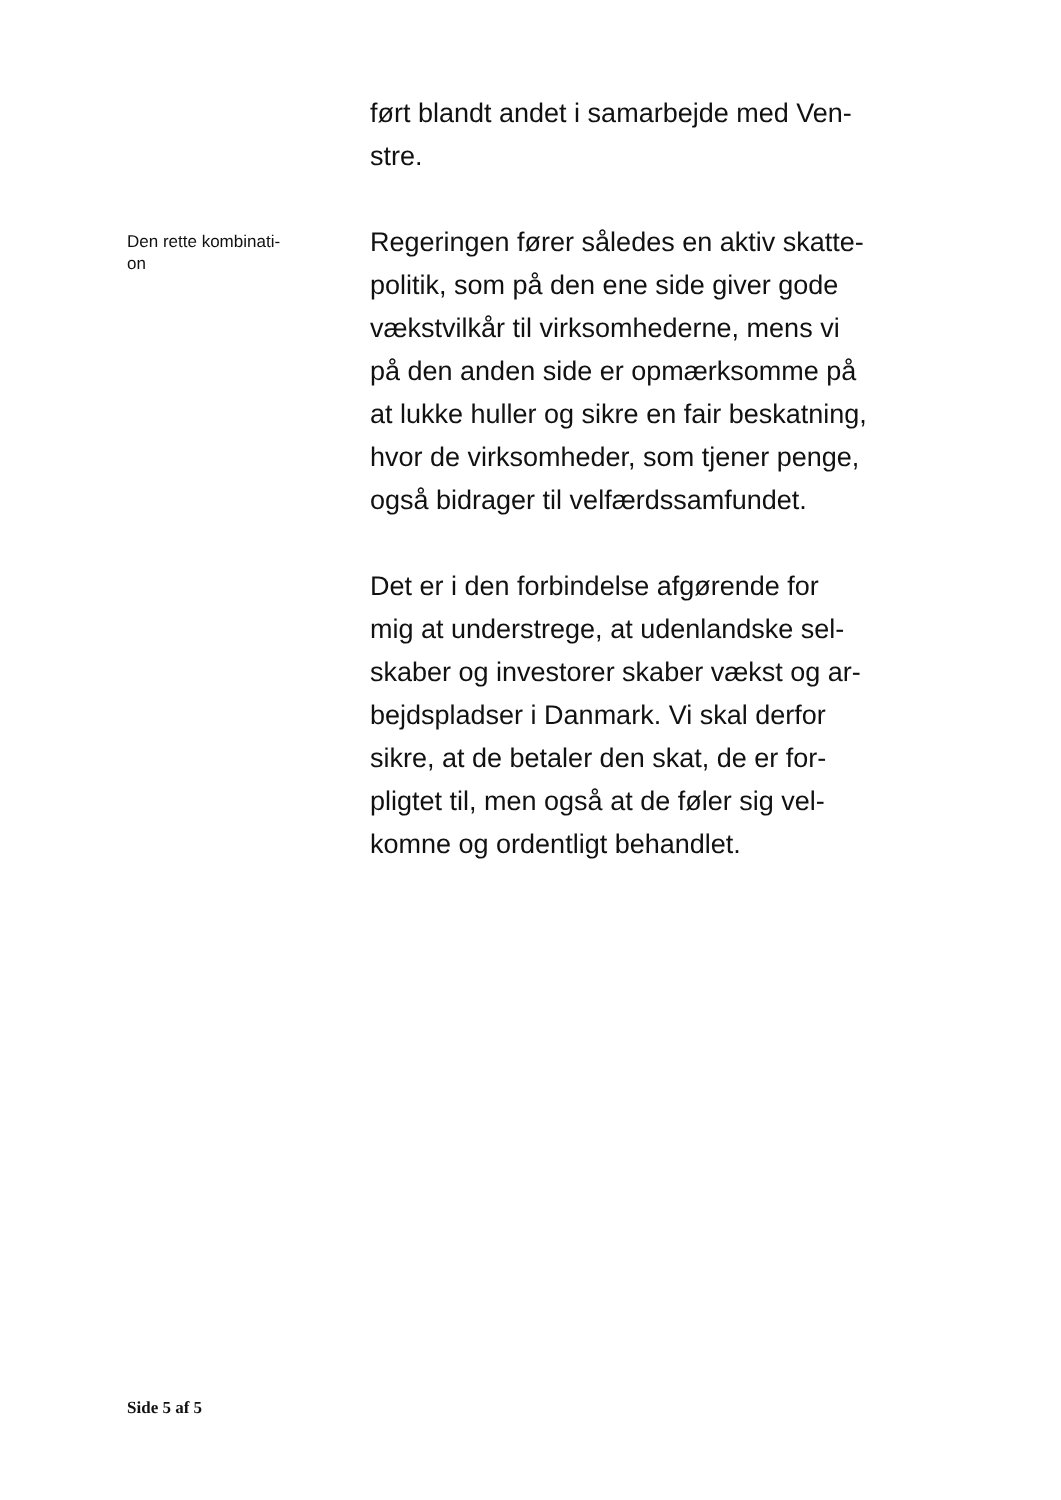ført blandt andet i samarbejde med Ven-
stre.
Den rette kombinati-
on
Regeringen fører således en aktiv skatte-
politik, som på den ene side giver gode
vækstvilkår til virksomhederne, mens vi
på den anden side er opmærksomme på
at lukke huller og sikre en fair beskatning,
hvor de virksomheder, som tjener penge,
også bidrager til velfærdssamfundet.
Det er i den forbindelse afgørende for
mig at understrege, at udenlandske sel-
skaber og investorer skaber vækst og ar-
bejdspladser i Danmark. Vi skal derfor
sikre, at de betaler den skat, de er for-
pligtet til, men også at de føler sig vel-
komne og ordentligt behandlet.
Side 5 af 5